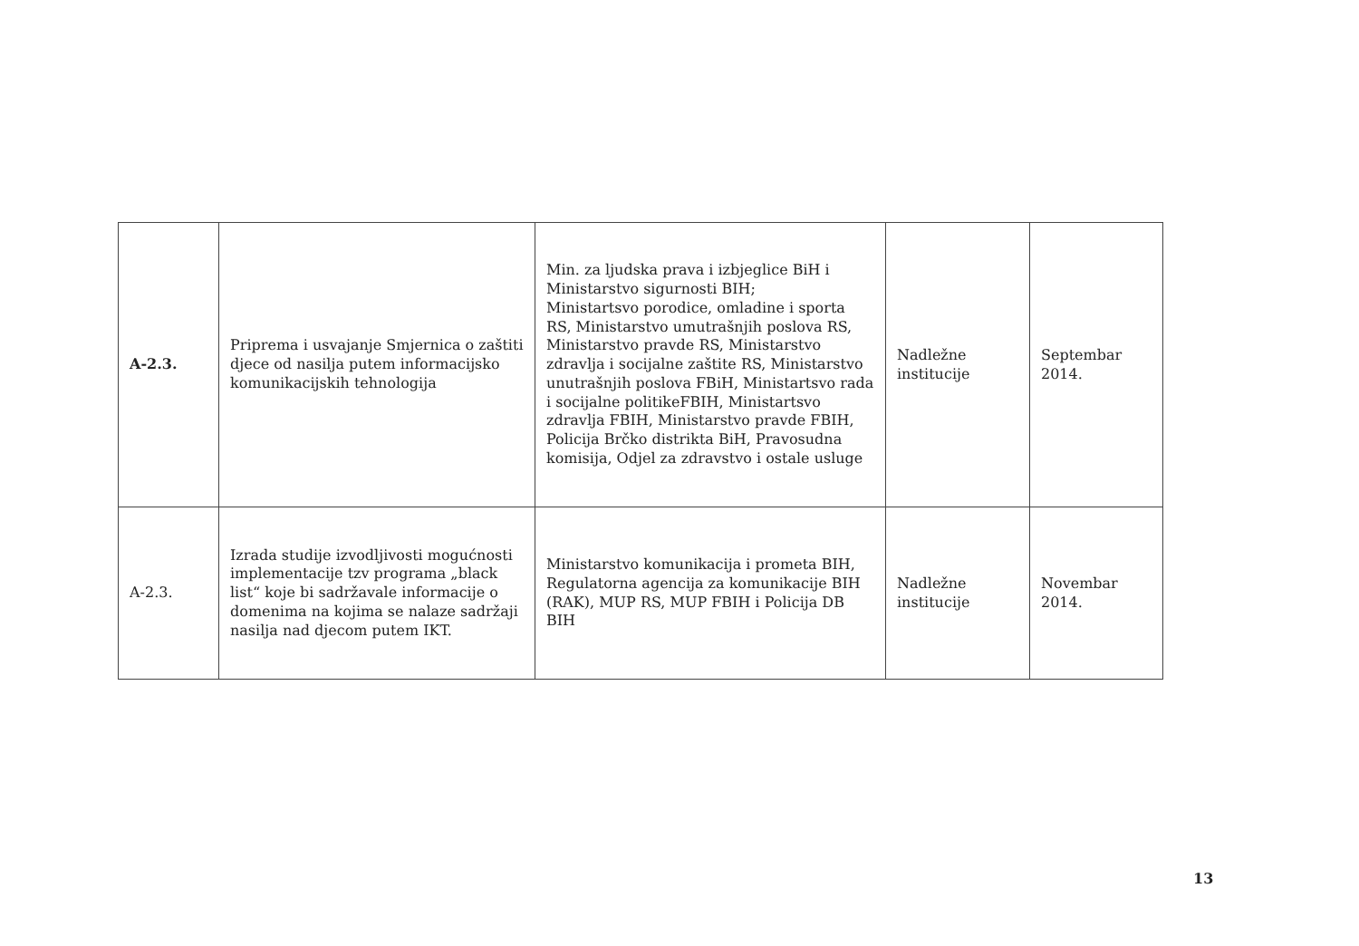| A-2.3. | Priprema i usvajanje Smjernica o zaštiti djece od nasilja putem informacijsko komunikacijskih tehnologija | Min. za ljudska prava i izbjeglice BiH i Ministarstvo sigurnosti BIH; Ministartsvo porodice, omladine i sporta RS, Ministarstvo umutrašnjih poslova RS, Ministarstvo pravde RS, Ministarstvo zdravlja i socijalne zaštite RS, Ministarstvo unutrašnjih poslova FBiH, Ministartsvo rada i socijalne politikeFBIH, Ministartsvo zdravlja FBIH, Ministarstvo pravde FBIH, Policija Brčko distrikta BiH, Pravosudna komisija, Odjel za zdravstvo i ostale usluge | Nadležne institucije | Septembar 2014. |
| A-2.3. | Izrada studije izvodljivosti mogućnosti implementacije tzv programa „black list“ koje bi sadržavale informacije o domenima na kojima se nalaze sadržaji nasilja nad djecom putem IKT. | Ministarstvo komunikacija i prometa BIH, Regulatorna agencija za komunikacije BIH (RAK), MUP RS, MUP FBIH i Policija DB BIH | Nadležne institucije | Novembar 2014. |
13